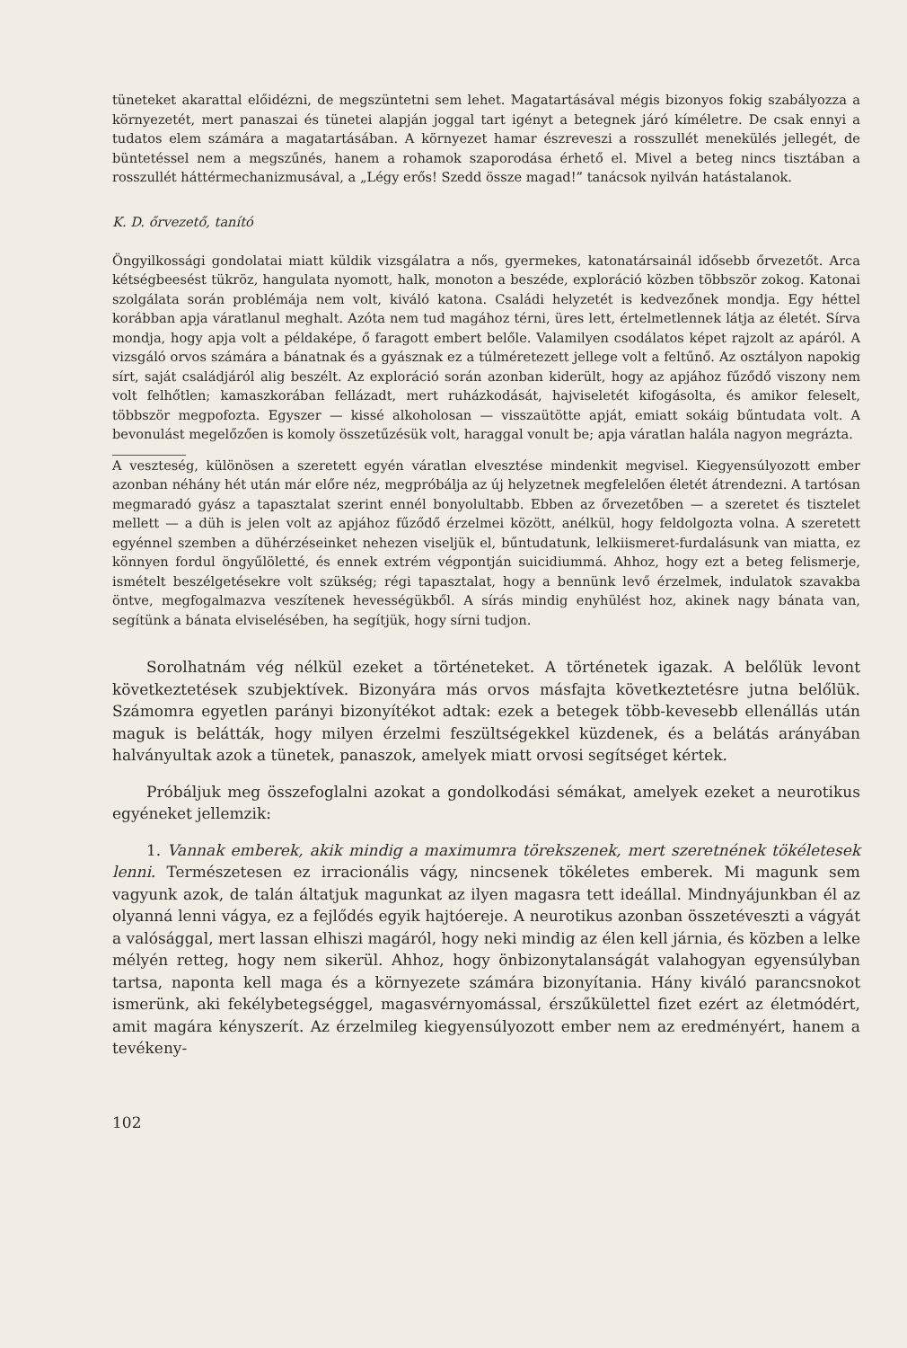tüneteket akarattal előidézni, de megszüntetni sem lehet. Magatartásával mégis bizonyos fokig szabályozza a környezetét, mert panaszai és tünetei alapján joggal tart igényt a betegnek járó kíméletre. De csak ennyi a tudatos elem számára a magatartásában. A környezet hamar észreveszi a rosszullét menekülés jellegét, de büntetéssel nem a megszűnés, hanem a rohamok szaporodása érhető el. Mivel a beteg nincs tisztában a rosszullét háttérmechanizmusával, a „Légy erős! Szedd össze magad!” tanácsok nyilván hatástalanok.
K. D. őrvezető, tanító
Öngyilkossági gondolatai miatt küldik vizsgálatra a nős, gyermekes, katonatársainál idősebb őrvezetőt. Arca kétségbeesést tükröz, hangulata nyomott, halk, monoton a beszéde, exploráció közben többször zokog. Katonai szolgálata során problémája nem volt, kiváló katona. Családi helyzetét is kedvezőnek mondja. Egy héttel korábban apja váratlanul meghalt. Azóta nem tud magához térni, üres lett, értelmetlennek látja az életét. Sírva mondja, hogy apja volt a példaképe, ő faragott embert belőle. Valamilyen csodálatos képet rajzolt az apáról. A vizsgáló orvos számára a bánatnak és a gyásznak ez a túlméretezett jellege volt a feltűnő. Az osztályon napokig sírt, saját családjáról alig beszélt. Az exploráció során azonban kiderült, hogy az apjához fűződő viszony nem volt felhőtlen; kamaszkorában fellázadt, mert ruházkodását, hajviseletét kifogásolta, és amikor feleselt, többször megpofozta. Egyszer — kissé alkoholosan — visszaütötte apját, emiatt sokáig bűntudata volt. A bevonulást megelőzően is komoly összetűzésük volt, haraggal vonult be; apja váratlan halála nagyon megrázta.
A veszteség, különösen a szeretett egyén váratlan elvesztése mindenkit megvisel. Kiegyensúlyozott ember azonban néhány hét után már előre néz, megpróbálja az új helyzetnek megfelelően életét átrendezni. A tartósan megmaradó gyász a tapasztalat szerint ennél bonyolultabb. Ebben az őrvezetőben — a szeretet és tisztelet mellett — a düh is jelen volt az apjához fűződő érzelmei között, anélkül, hogy feldolgozta volna. A szeretett egyénnel szemben a dühérzéseinket nehezen viseljük el, bűntudatunk, lelkiismeret-furdalásunk van miatta, ez könnyen fordul öngyűlöletté, és ennek extrém végpontján suicidiummá. Ahhoz, hogy ezt a beteg felismerje, ismételt beszélgetésekre volt szükség; régi tapasztalat, hogy a bennünk levő érzelmek, indulatok szavakba öntve, megfogalmazva veszítenek hevességükből. A sírás mindig enyhülést hoz, akinek nagy bánata van, segítünk a bánata elviselésében, ha segítjük, hogy sírni tudjon.
Sorolhatnám vég nélkül ezeket a történeteket. A történetek igazak. A belőlük levont következtetések szubjektívek. Bizonyára más orvos másfajta következtetésre jutna belőlük. Számomra egyetlen parányi bizonyítékot adtak: ezek a betegek több-kevesebb ellenállás után maguk is belátták, hogy milyen érzelmi feszültségekkel küzdenek, és a belátás arányában halványultak azok a tünetek, panaszok, amelyek miatt orvosi segítséget kértek.
Próbáljuk meg összefoglalni azokat a gondolkodási sémákat, amelyek ezeket a neurotikus egyéneket jellemzik:
1. Vannak emberek, akik mindig a maximumra törekszenek, mert szeretnének tökéletesek lenni. Természetesen ez irracionális vágy, nincsenek tökéletes emberek. Mi magunk sem vagyunk azok, de talán áltatjuk magunkat az ilyen magasra tett ideállal. Mindnyájunkban él az olyanná lenni vágya, ez a fejlődés egyik hajtóereje. A neurotikus azonban összetéveszti a vágyát a valósággal, mert lassan elhiszi magáról, hogy neki mindig az élen kell járnia, és közben a lelke mélyén retteg, hogy nem sikerül. Ahhoz, hogy önbizonytalanságát valahogyan egyensúlyban tartsa, naponta kell maga és a környezete számára bizonyítania. Hány kiváló parancsnokot ismerünk, aki fekélybetegséggel, magasvérnyomással, érszűkülettel fizet ezért az életmódért, amit magára kényszerít. Az érzelmileg kiegyensúlyozott ember nem az eredményért, hanem a tevékeny-
102